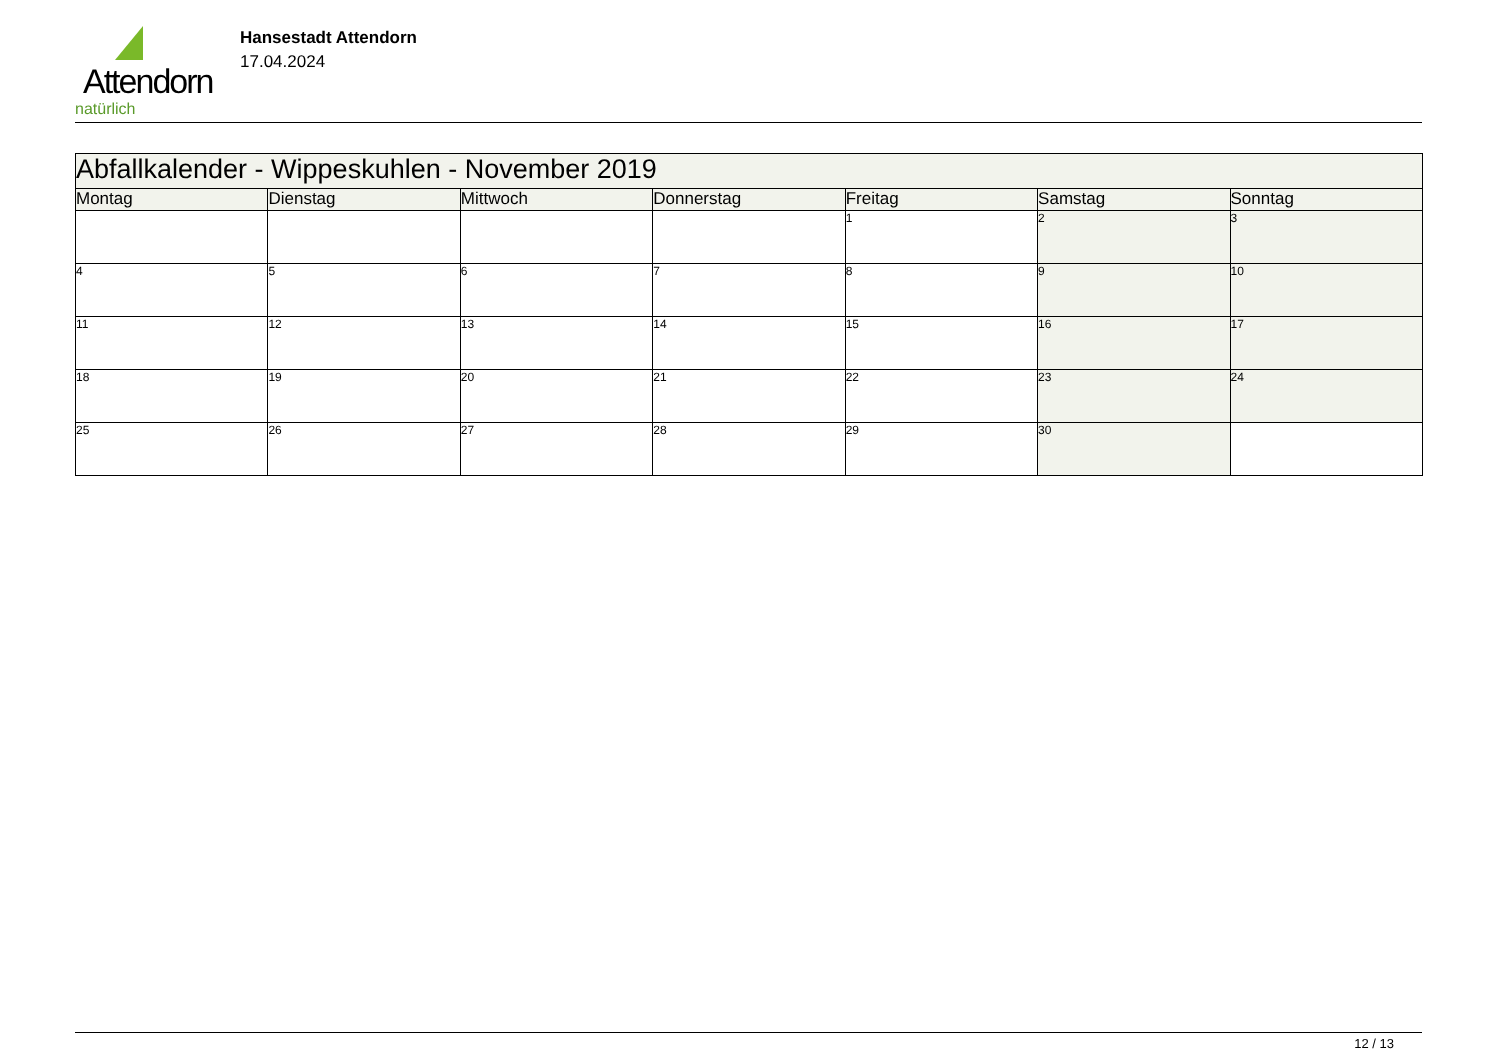Attendorn
natürlich
Hansestadt Attendorn
17.04.2024
| Abfallkalender - Wippeskuhlen - November 2019 | | | | | | |
| Montag | Dienstag | Mittwoch | Donnerstag | Freitag | Samstag | Sonntag |
| | | | | 1 | 2 | 3 |
| 4 | 5 | 6 | 7 | 8 | 9 | 10 |
| 11 | 12 | 13 | 14 | 15 | 16 | 17 |
| 18 | 19 | 20 | 21 | 22 | 23 | 24 |
| 25 | 26 | 27 | 28 | 29 | 30 | |
12 / 13